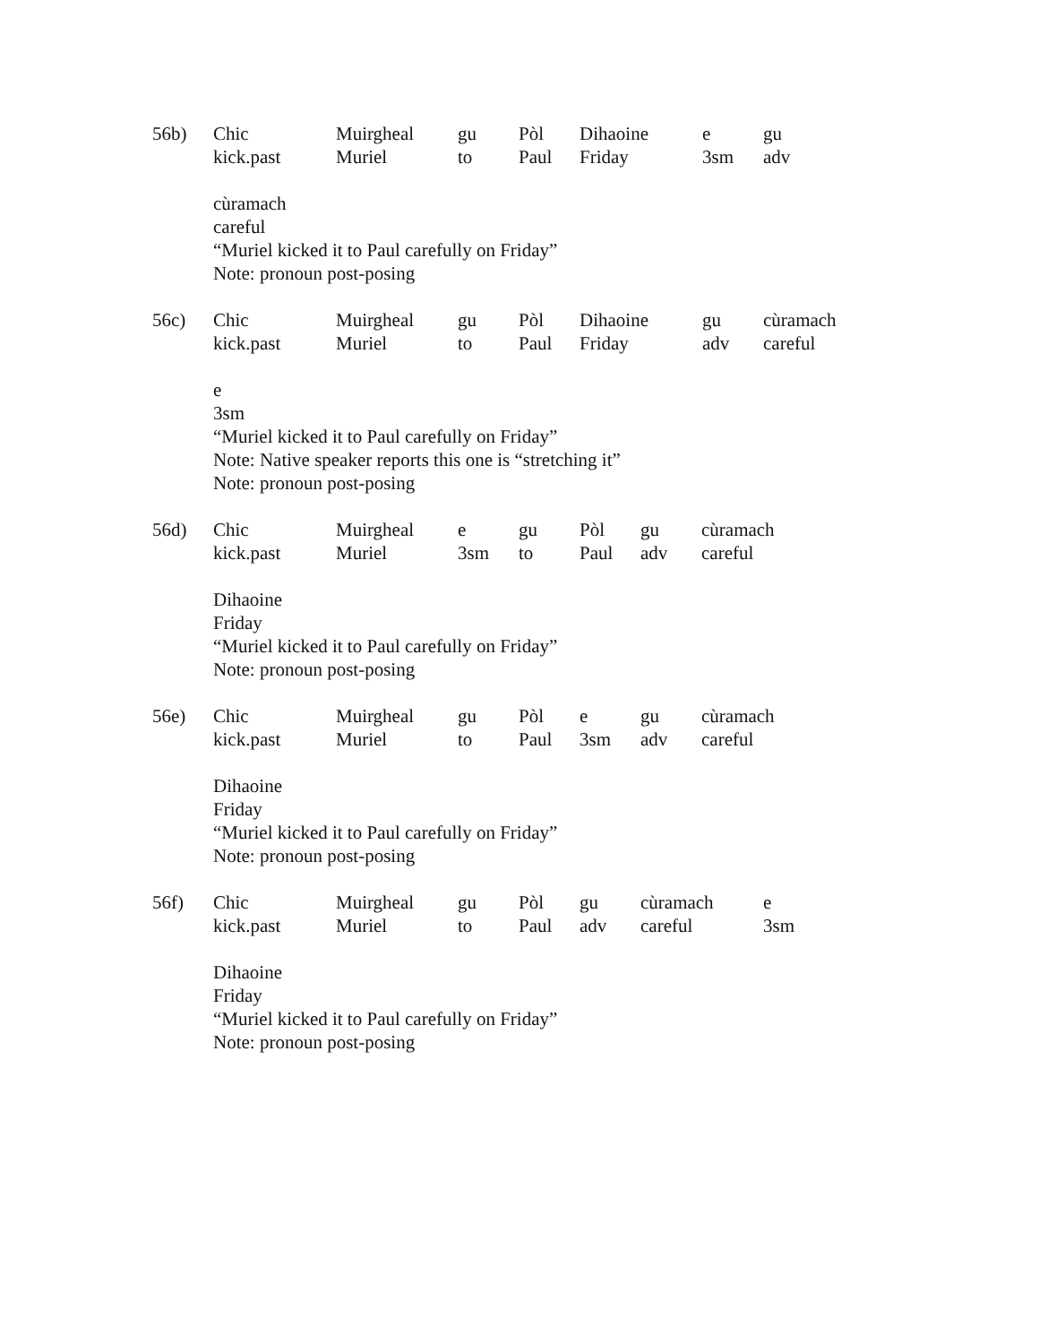56b) Chic
kick.past Muirgheal
Muriel gu
to Pòl
Paul Dihaoine
Friday e
3sm gu
adv
cùramach
careful
“Muriel kicked it to Paul carefully on Friday”
Note: pronoun post-posing
56c) Chic
kick.past Muirgheal
Muriel gu
to Pòl
Paul Dihaoine
Friday gu
adv cùramach
careful
e
3sm
“Muriel kicked it to Paul carefully on Friday”
Note: Native speaker reports this one is “stretching it”
Note: pronoun post-posing
56d) Chic
kick.past Muirgheal
Muriel e
3sm gu
to Pòl
Paul gu
adv cùramach
careful
Dihaoine
Friday
“Muriel kicked it to Paul carefully on Friday”
Note: pronoun post-posing
56e) Chic
kick.past Muirgheal
Muriel gu
to Pòl
Paul e
3sm gu
adv cùramach
careful
Dihaoine
Friday
“Muriel kicked it to Paul carefully on Friday”
Note: pronoun post-posing
56f) Chic
kick.past Muirgheal
Muriel gu
to Pòl
Paul gu
adv cùramach
careful e
3sm
Dihaoine
Friday
“Muriel kicked it to Paul carefully on Friday”
Note: pronoun post-posing